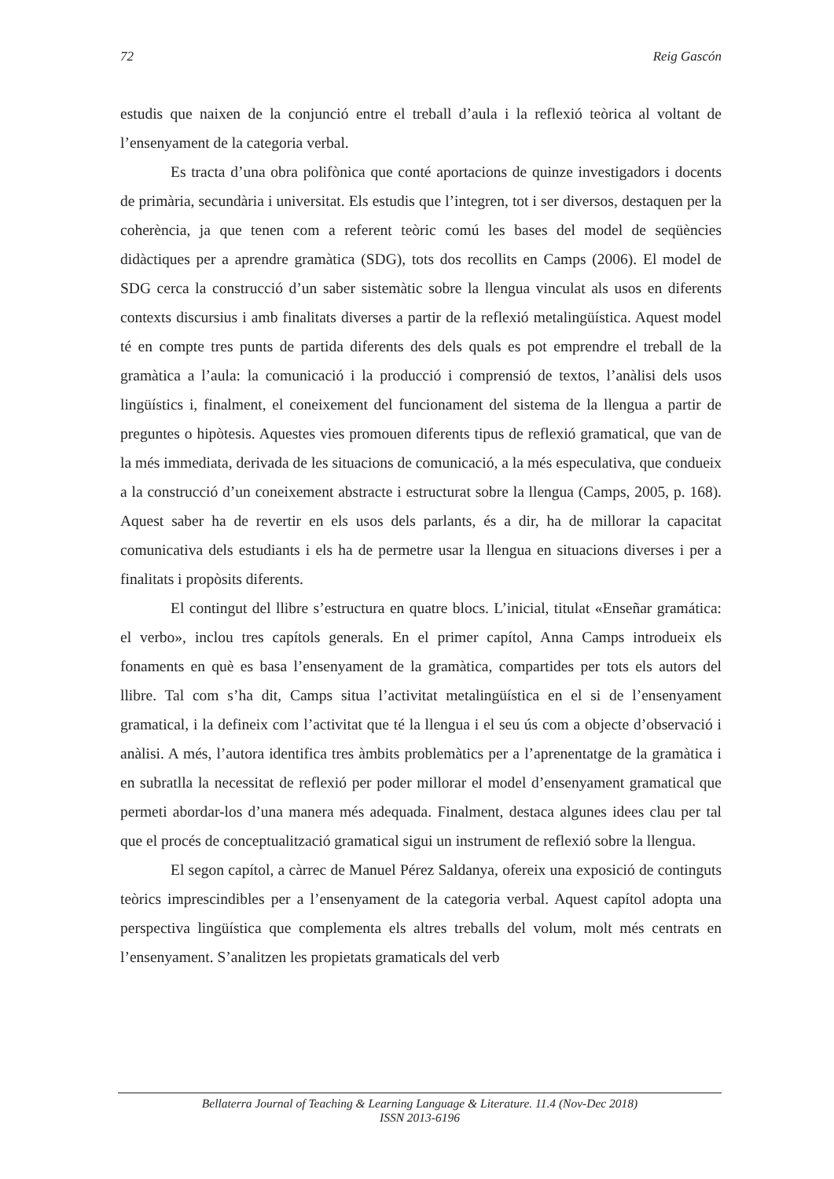72 Reig Gascón
estudis que naixen de la conjunció entre el treball d’aula i la reflexió teòrica al voltant de l’ensenyament de la categoria verbal.
Es tracta d’una obra polifònica que conté aportacions de quinze investigadors i docents de primària, secundària i universitat. Els estudis que l’integren, tot i ser diversos, destaquen per la coherència, ja que tenen com a referent teòric comú les bases del model de seqüències didàctiques per a aprendre gramàtica (SDG), tots dos recollits en Camps (2006). El model de SDG cerca la construcció d’un saber sistemàtic sobre la llengua vinculat als usos en diferents contexts discursius i amb finalitats diverses a partir de la reflexió metalingüística. Aquest model té en compte tres punts de partida diferents des dels quals es pot emprendre el treball de la gramàtica a l’aula: la comunicació i la producció i comprensió de textos, l’anàlisi dels usos lingüístics i, finalment, el coneixement del funcionament del sistema de la llengua a partir de preguntes o hipòtesis. Aquestes vies promouen diferents tipus de reflexió gramatical, que van de la més immediata, derivada de les situacions de comunicació, a la més especulativa, que condueix a la construcció d’un coneixement abstracte i estructurat sobre la llengua (Camps, 2005, p. 168). Aquest saber ha de revertir en els usos dels parlants, és a dir, ha de millorar la capacitat comunicativa dels estudiants i els ha de permetre usar la llengua en situacions diverses i per a finalitats i propòsits diferents.
El contingut del llibre s’estructura en quatre blocs. L’inicial, titulat «Enseñar gramática: el verbo», inclou tres capítols generals. En el primer capítol, Anna Camps introdueix els fonaments en què es basa l’ensenyament de la gramàtica, compartides per tots els autors del llibre. Tal com s’ha dit, Camps situa l’activitat metalingüística en el si de l’ensenyament gramatical, i la defineix com l’activitat que té la llengua i el seu ús com a objecte d’observació i anàlisi. A més, l’autora identifica tres àmbits problemàtics per a l’aprenentatge de la gramàtica i en subratlla la necessitat de reflexió per poder millorar el model d’ensenyament gramatical que permeti abordar-los d’una manera més adequada. Finalment, destaca algunes idees clau per tal que el procés de conceptualització gramatical sigui un instrument de reflexió sobre la llengua.
El segon capítol, a càrrec de Manuel Pérez Saldanya, ofereix una exposició de continguts teòrics imprescindibles per a l’ensenyament de la categoria verbal. Aquest capítol adopta una perspectiva lingüística que complementa els altres treballs del volum, molt més centrats en l’ensenyament. S’analitzen les propietats gramaticals del verb
Bellaterra Journal of Teaching & Learning Language & Literature. 11.4 (Nov-Dec 2018)
ISSN 2013-6196